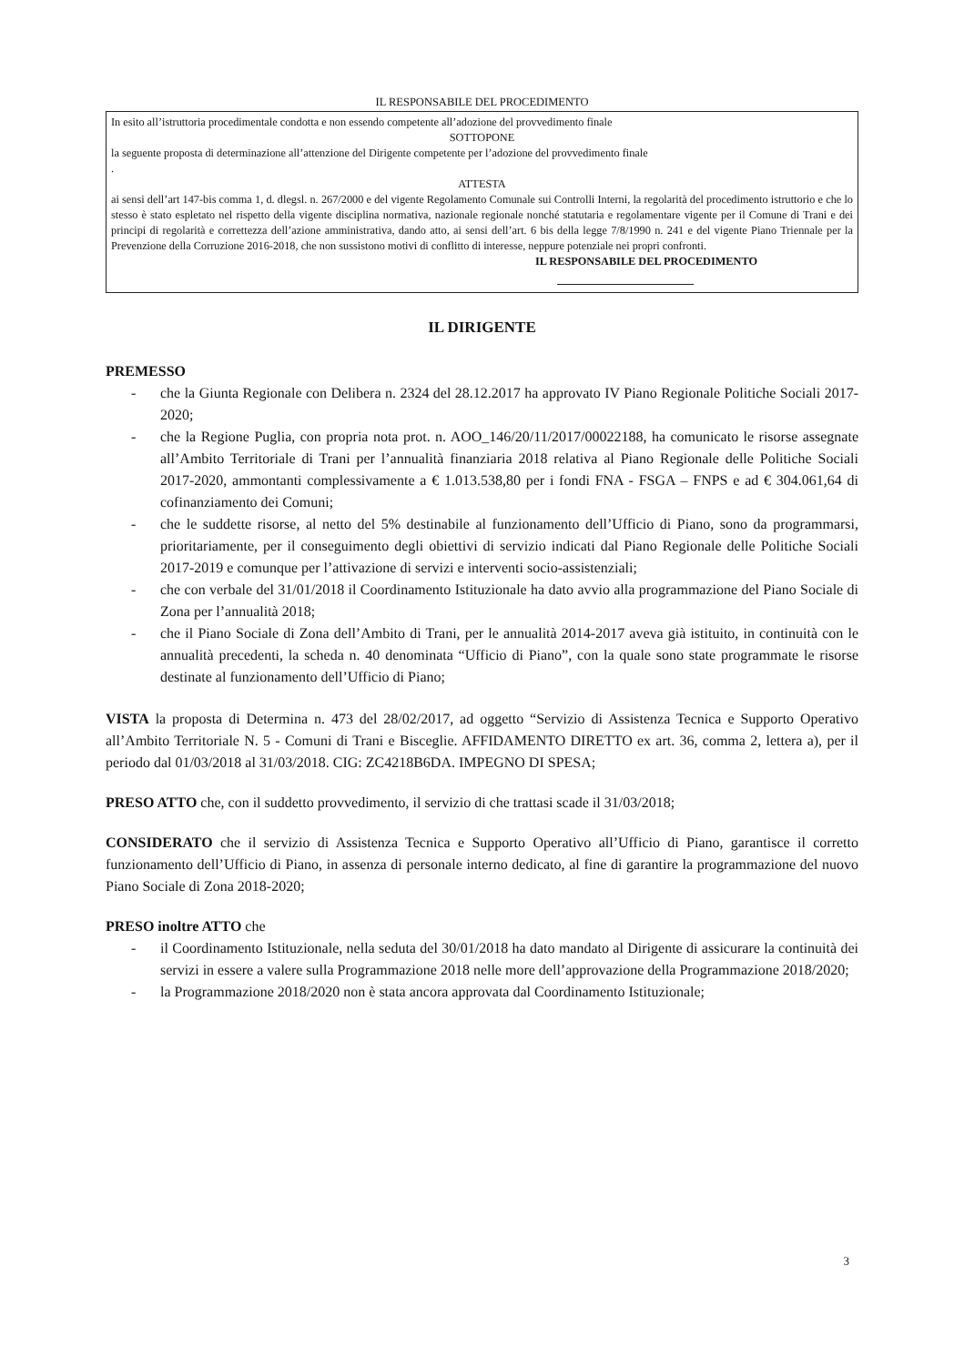IL RESPONSABILE DEL PROCEDIMENTO
In esito all’istruttoria procedimentale condotta e non essendo competente all’adozione del provvedimento finale
SOTTOPONE
la seguente proposta di determinazione all’attenzione del Dirigente competente per l’adozione del provvedimento finale
.
ATTESTA
ai sensi dell’art 147-bis comma 1, d. dlegsl. n. 267/2000 e del vigente Regolamento Comunale sui Controlli Interni, la regolarità del procedimento istruttorio e che lo stesso è stato espletato nel rispetto della vigente disciplina normativa, nazionale regionale nonché statutaria e regolamentare vigente per il Comune di Trani e dei principi di regolarità e correttezza dell’azione amministrativa, dando atto, ai sensi dell’art. 6 bis della legge 7/8/1990 n. 241 e del vigente Piano Triennale per la Prevenzione della Corruzione 2016-2018, che non sussistono motivi di conflitto di interesse, neppure potenziale nei propri confronti.
IL RESPONSABILE DEL PROCEDIMENTO
IL DIRIGENTE
PREMESSO
- che la Giunta Regionale con Delibera n. 2324 del 28.12.2017 ha approvato IV Piano Regionale Politiche Sociali 2017-2020;
- che la Regione Puglia, con propria nota prot. n. AOO_146/20/11/2017/00022188, ha comunicato le risorse assegnate all’Ambito Territoriale di Trani per l’annualità finanziaria 2018 relativa al Piano Regionale delle Politiche Sociali 2017-2020, ammontanti complessivamente a € 1.013.538,80 per i fondi FNA - FSGA – FNPS e ad € 304.061,64 di cofinanziamento dei Comuni;
- che le suddette risorse, al netto del 5% destinabile al funzionamento dell’Ufficio di Piano, sono da programmarsi, prioritariamente, per il conseguimento degli obiettivi di servizio indicati dal Piano Regionale delle Politiche Sociali 2017-2019 e comunque per l’attivazione di servizi e interventi socio-assistenziali;
- che con verbale del 31/01/2018 il Coordinamento Istituzionale ha dato avvio alla programmazione del Piano Sociale di Zona per l’annualità 2018;
- che il Piano Sociale di Zona dell’Ambito di Trani, per le annualità 2014-2017 aveva già istituito, in continuità con le annualità precedenti, la scheda n. 40 denominata “Ufficio di Piano”, con la quale sono state programmate le risorse destinate al funzionamento dell’Ufficio di Piano;
VISTA la proposta di Determina n. 473 del 28/02/2017, ad oggetto “Servizio di Assistenza Tecnica e Supporto Operativo all’Ambito Territoriale N. 5 - Comuni di Trani e Bisceglie. AFFIDAMENTO DIRETTO ex art. 36, comma 2, lettera a), per il periodo dal 01/03/2018 al 31/03/2018. CIG: ZC4218B6DA. IMPEGNO DI SPESA;
PRESO ATTO che, con il suddetto provvedimento, il servizio di che trattasi scade il 31/03/2018;
CONSIDERATO che il servizio di Assistenza Tecnica e Supporto Operativo all’Ufficio di Piano, garantisce il corretto funzionamento dell’Ufficio di Piano, in assenza di personale interno dedicato, al fine di garantire la programmazione del nuovo Piano Sociale di Zona 2018-2020;
PRESO inoltre ATTO che
- il Coordinamento Istituzionale, nella seduta del 30/01/2018 ha dato mandato al Dirigente di assicurare la continuità dei servizi in essere a valere sulla Programmazione 2018 nelle more dell’approvazione della Programmazione 2018/2020;
- la Programmazione 2018/2020 non è stata ancora approvata dal Coordinamento Istituzionale;
3